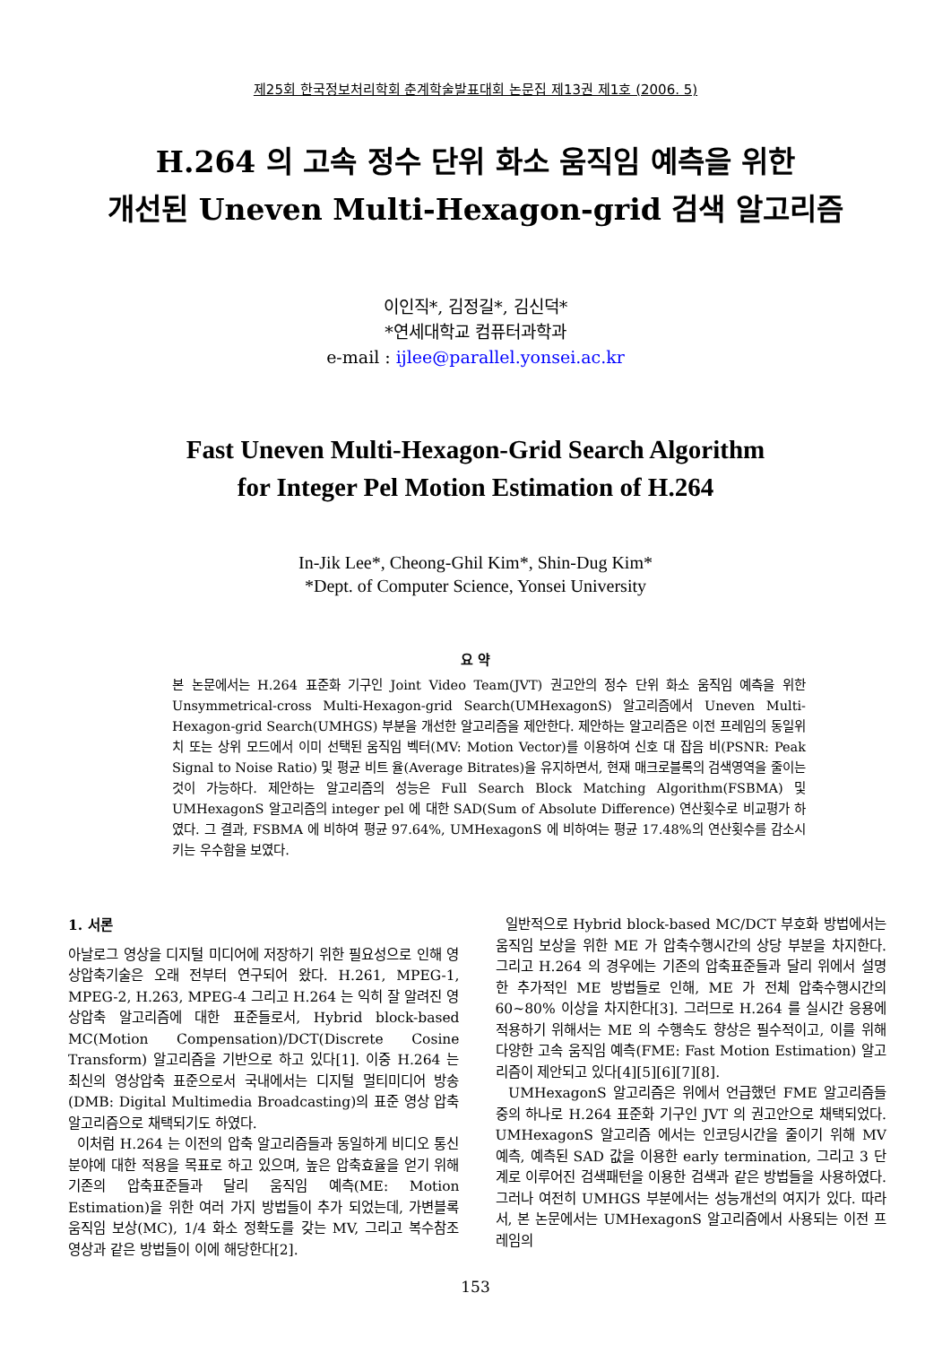제25회 한국정보처리학회 춘계학술발표대회 논문집 제13권 제1호 (2006. 5)
H.264 의 고속 정수 단위 화소 움직임 예측을 위한
개선된 Uneven Multi-Hexagon-grid 검색 알고리즘
이인직*, 김정길*, 김신덕*
*연세대학교 컴퓨터과학과
e-mail : ijlee@parallel.yonsei.ac.kr
Fast Uneven Multi-Hexagon-Grid Search Algorithm
for Integer Pel Motion Estimation of H.264
In-Jik Lee*, Cheong-Ghil Kim*, Shin-Dug Kim*
*Dept. of Computer Science, Yonsei University
요 약
본 논문에서는 H.264 표준화 기구인 Joint Video Team(JVT) 권고안의 정수 단위 화소 움직임 예측을 위한 Unsymmetrical-cross Multi-Hexagon-grid Search(UMHexagonS) 알고리즘에서 Uneven Multi-Hexagon-grid Search(UMHGS) 부분을 개선한 알고리즘을 제안한다. 제안하는 알고리즘은 이전 프레임의 동일위치 또는 상위 모드에서 이미 선택된 움직임 벡터(MV: Motion Vector)를 이용하여 신호 대 잡음 비(PSNR: Peak Signal to Noise Ratio) 및 평균 비트 율(Average Bitrates)을 유지하면서, 현재 매크로블록의 검색영역을 줄이는 것이 가능하다. 제안하는 알고리즘의 성능은 Full Search Block Matching Algorithm(FSBMA) 및 UMHexagonS 알고리즘의 integer pel 에 대한 SAD(Sum of Absolute Difference) 연산횟수로 비교평가 하였다. 그 결과, FSBMA 에 비하여 평균 97.64%, UMHexagonS 에 비하여는 평균 17.48%의 연산횟수를 감소시키는 우수함을 보였다.
1. 서론
아날로그 영상을 디지털 미디어에 저장하기 위한 필요성으로 인해 영상압축기술은 오래 전부터 연구되어 왔다. H.261, MPEG-1, MPEG-2, H.263, MPEG-4 그리고 H.264 는 익히 잘 알려진 영상압축 알고리즘에 대한 표준들로서, Hybrid block-based MC(Motion Compensation)/DCT(Discrete Cosine Transform) 알고리즘을 기반으로 하고 있다[1]. 이중 H.264 는 최신의 영상압축 표준으로서 국내에서는 디지털 멀티미디어 방송(DMB: Digital Multimedia Broadcasting)의 표준 영상 압축 알고리즘으로 채택되기도 하였다.
이처럼 H.264 는 이전의 압축 알고리즘들과 동일하게 비디오 통신분야에 대한 적용을 목표로 하고 있으며, 높은 압축효율을 얻기 위해 기존의 압축표준들과 달리 움직임 예측(ME: Motion Estimation)을 위한 여러 가지 방법들이 추가 되었는데, 가변블록 움직임 보상(MC), 1/4 화소 정확도를 갖는 MV, 그리고 복수참조 영상과 같은 방법들이 이에 해당한다[2].
일반적으로 Hybrid block-based MC/DCT 부호화 방법에서는 움직임 보상을 위한 ME 가 압축수행시간의 상당 부분을 차지한다. 그리고 H.264 의 경우에는 기존의 압축표준들과 달리 위에서 설명한 추가적인 ME 방법들로 인해, ME 가 전체 압축수행시간의 60~80% 이상을 차지한다[3]. 그러므로 H.264 를 실시간 응용에 적용하기 위해서는 ME 의 수행속도 향상은 필수적이고, 이를 위해 다양한 고속 움직임 예측(FME: Fast Motion Estimation) 알고리즘이 제안되고 있다[4][5][6][7][8].
UMHexagonS 알고리즘은 위에서 언급했던 FME 알고리즘들 중의 하나로 H.264 표준화 기구인 JVT 의 권고안으로 채택되었다. UMHexagonS 알고리즘 에서는 인코딩시간을 줄이기 위해 MV 예측, 예측된 SAD 값을 이용한 early termination, 그리고 3 단계로 이루어진 검색패턴을 이용한 검색과 같은 방법들을 사용하였다. 그러나 여전히 UMHGS 부분에서는 성능개선의 여지가 있다. 따라서, 본 논문에서는 UMHexagonS 알고리즘에서 사용되는 이전 프레임의
153